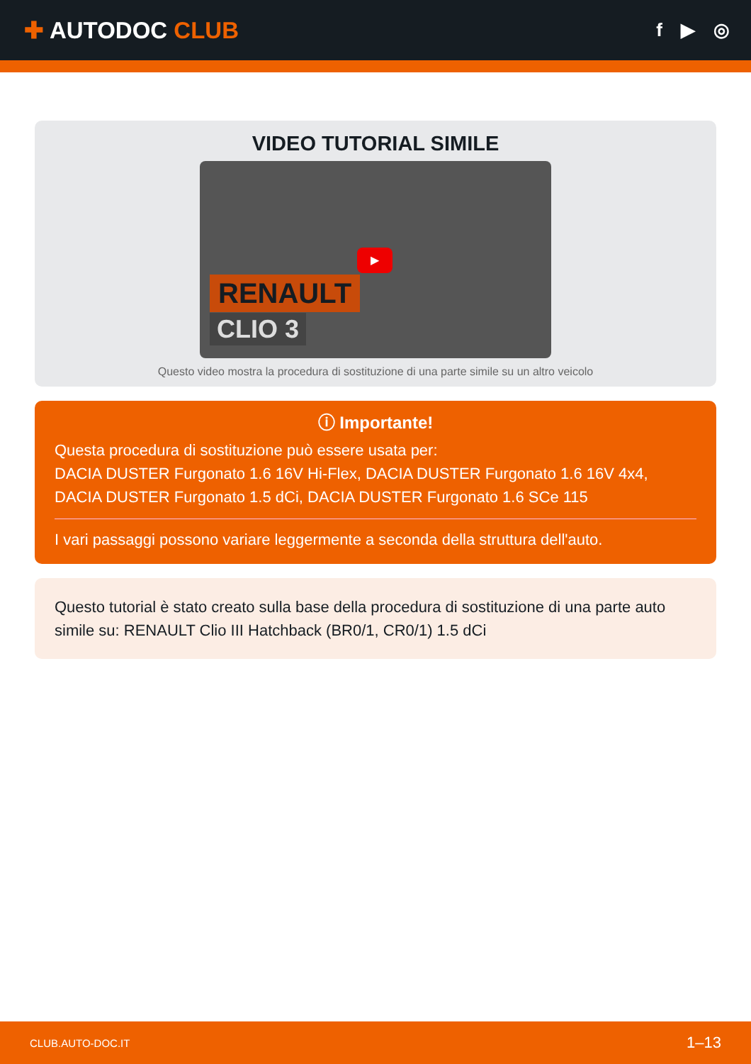✚ AUTODOC CLUB
f ▶ ◎
VIDEO TUTORIAL SIMILE
RENAULT
CLIO 3
▶
Questo video mostra la procedura di sostituzione di una parte simile su un altro veicolo
ⓘ Importante!
Questa procedura di sostituzione può essere usata per:
DACIA DUSTER Furgonato 1.6 16V Hi-Flex, DACIA DUSTER Furgonato 1.6 16V 4x4, DACIA DUSTER Furgonato 1.5 dCi, DACIA DUSTER Furgonato 1.6 SCe 115
I vari passaggi possono variare leggermente a seconda della struttura dell'auto.
Questo tutorial è stato creato sulla base della procedura di sostituzione di una parte auto simile su: RENAULT Clio III Hatchback (BR0/1, CR0/1) 1.5 dCi
CLUB.AUTO-DOC.IT 1–13